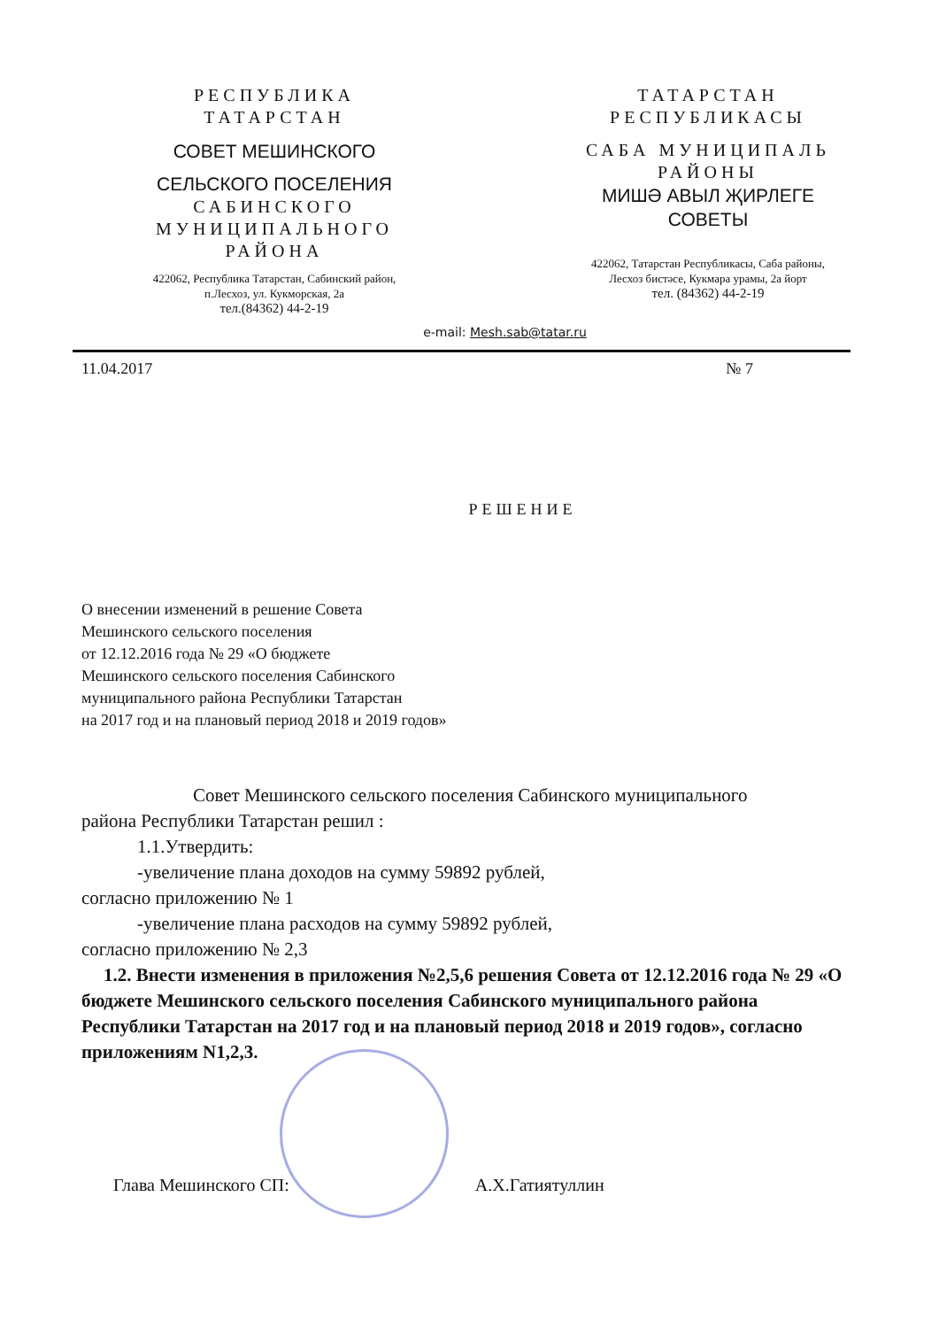РЕСПУБЛИКА
ТАТАРСТАН
СОВЕТ МЕШИНСКОГО
СЕЛЬСКОГО ПОСЕЛЕНИЯ
САБИНСКОГО
МУНИЦИПАЛЬНОГО
РАЙОНА
422062, Республика Татарстан, Сабинский район,
п.Лесхоз, ул. Кукморская, 2а
тел.(84362) 44-2-19
ТАТАРСТАН
РЕСПУБЛИКАСЫ
САБА МУНИЦИПАЛЬ
РАЙОНЫ
МИШӘ АВЫЛ ҖИРЛЕГЕ
СОВЕТЫ
422062, Татарстан Республикасы, Саба районы,
Лесхоз бистәсе, Кукмара урамы, 2а йорт
тел. (84362) 44-2-19
e-mail: Mesh.sab@tatar.ru
11.04.2017 № 7
РЕШЕНИЕ
О внесении изменений в решение Совета
Мешинского сельского поселения
от 12.12.2016 года № 29 «О бюджете
Мешинского сельского поселения Сабинского
муниципального района Республики Татарстан
на 2017 год и на плановый период 2018 и 2019 годов»
Совет Мешинского сельского поселения Сабинского муниципального
района Республики Татарстан решил :
1.1.Утвердить:
-увеличение плана доходов на сумму 59892 рублей,
согласно приложению № 1
-увеличение плана расходов на сумму 59892 рублей,
согласно приложению № 2,3
1.2. Внести изменения в приложения №2,5,6 решения Совета от 12.12.2016 года № 29 «О бюджете Мешинского сельского поселения Сабинского муниципального района Республики Татарстан на 2017 год и на плановый период 2018 и 2019 годов», согласно приложениям N1,2,3.
Глава Мешинского СП: А.Х.Гатиятуллин